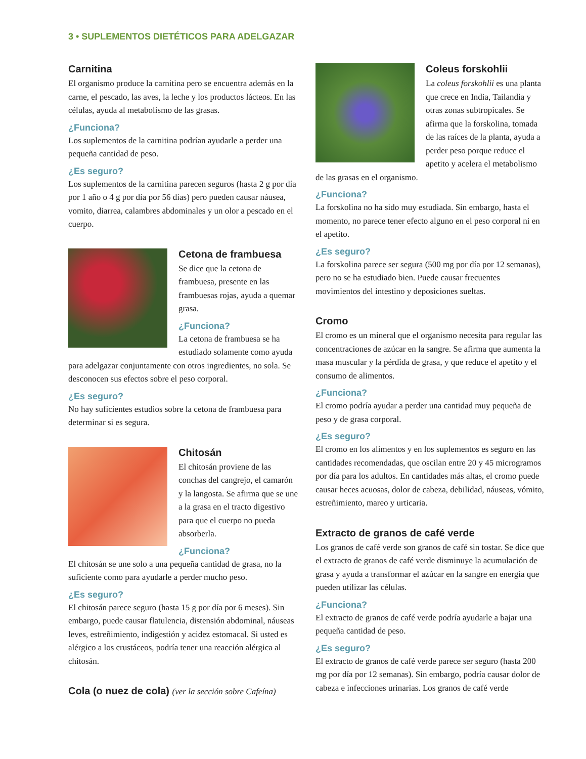3 • SUPLEMENTOS DIETÉTICOS PARA ADELGAZAR
Carnitina
El organismo produce la carnitina pero se encuentra además en la carne, el pescado, las aves, la leche y los productos lácteos. En las células, ayuda al metabolismo de las grasas.
¿Funciona?
Los suplementos de la carnitina podrían ayudarle a perder una pequeña cantidad de peso.
¿Es seguro?
Los suplementos de la carnitina parecen seguros (hasta 2 g por día por 1 año o 4 g por día por 56 días) pero pueden causar náusea, vomito, diarrea, calambres abdominales y un olor a pescado en el cuerpo.
Cetona de frambuesa
Se dice que la cetona de frambuesa, presente en las frambuesas rojas, ayuda a quemar grasa.
¿Funciona?
La cetona de frambuesa se ha estudiado solamente como ayuda para adelgazar conjuntamente con otros ingredientes, no sola. Se desconocen sus efectos sobre el peso corporal.
¿Es seguro?
No hay suficientes estudios sobre la cetona de frambuesa para determinar si es segura.
Chitosán
El chitosán proviene de las conchas del cangrejo, el camarón y la langosta. Se afirma que se une a la grasa en el tracto digestivo para que el cuerpo no pueda absorberla.
¿Funciona?
El chitosán se une solo a una pequeña cantidad de grasa, no la suficiente como para ayudarle a perder mucho peso.
¿Es seguro?
El chitosán parece seguro (hasta 15 g por día por 6 meses). Sin embargo, puede causar flatulencia, distensión abdominal, náuseas leves, estreñimiento, indigestión y acidez estomacal. Si usted es alérgico a los crustáceos, podría tener una reacción alérgica al chitosán.
Cola (o nuez de cola) (ver la sección sobre Cafeína)
Coleus forskohlii
La coleus forskohlii es una planta que crece en India, Tailandia y otras zonas subtropicales. Se afirma que la forskolina, tomada de las raíces de la planta, ayuda a perder peso porque reduce el apetito y acelera el metabolismo de las grasas en el organismo.
¿Funciona?
La forskolina no ha sido muy estudiada. Sin embargo, hasta el momento, no parece tener efecto alguno en el peso corporal ni en el apetito.
¿Es seguro?
La forskolina parece ser segura (500 mg por día por 12 semanas), pero no se ha estudiado bien. Puede causar frecuentes movimientos del intestino y deposiciones sueltas.
Cromo
El cromo es un mineral que el organismo necesita para regular las concentraciones de azúcar en la sangre. Se afirma que aumenta la masa muscular y la pérdida de grasa, y que reduce el apetito y el consumo de alimentos.
¿Funciona?
El cromo podría ayudar a perder una cantidad muy pequeña de peso y de grasa corporal.
¿Es seguro?
El cromo en los alimentos y en los suplementos es seguro en las cantidades recomendadas, que oscilan entre 20 y 45 microgramos por día para los adultos. En cantidades más altas, el cromo puede causar heces acuosas, dolor de cabeza, debilidad, náuseas, vómito, estreñimiento, mareo y urticaria.
Extracto de granos de café verde
Los granos de café verde son granos de café sin tostar. Se dice que el extracto de granos de café verde disminuye la acumulación de grasa y ayuda a transformar el azúcar en la sangre en energía que pueden utilizar las células.
¿Funciona?
El extracto de granos de café verde podría ayudarle a bajar una pequeña cantidad de peso.
¿Es seguro?
El extracto de granos de café verde parece ser seguro (hasta 200 mg por día por 12 semanas). Sin embargo, podría causar dolor de cabeza e infecciones urinarias. Los granos de café verde